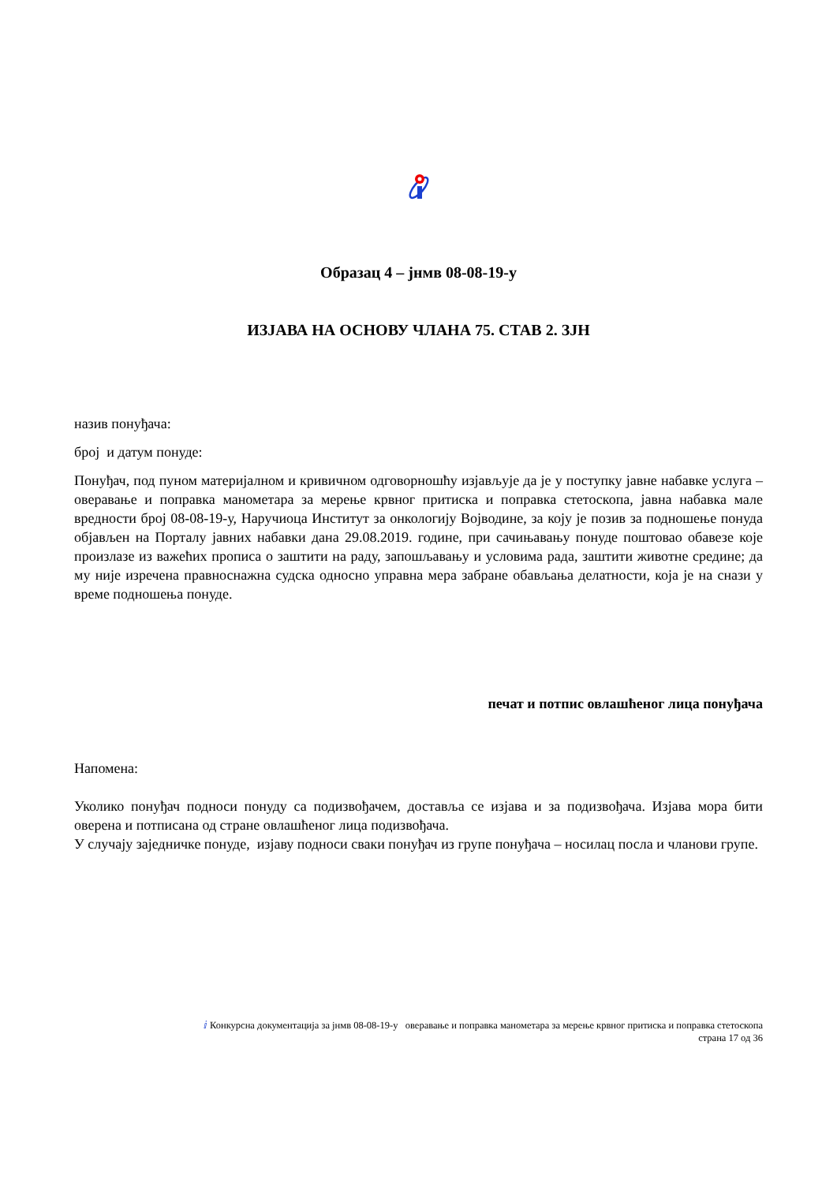Образац 4 – јнмв 08-08-19-у
ИЗЈАВА НА ОСНОВУ ЧЛАНА 75. СТАВ 2. ЗЈН
назив понуђача:
број и датум понуде:
Понуђач, под пуном материјалном и кривичном одговорношћу изјављује да је у поступку јавне набавке услуга – оверавање и поправка манометара за мерење крвног притиска и поправка стетоскопа, јавна набавка мале вредности број 08-08-19-у, Наручиоца Институт за онкологију Војводине, за коју је позив за подношење понуда објављен на Порталу јавних набавки дана 29.08.2019. године, при сачињавању понуде поштовао обавезе које произлазе из важећих прописа о заштити на раду, запошљавању и условима рада, заштити животне средине; да му није изречена правноснажна судска односно управна мера забране обављања делатности, која је на снази у време подношења понуде.
печат и потпис овлашћеног лица понуђача
Напомена:
Уколико понуђач подноси понуду са подизвођачем, доставља се изјава и за подизвођача. Изјава мора бити оверена и потписана од стране овлашћеног лица подизвођача.
У случају заједничке понуде, изјаву подноси сваки понуђач из групе понуђача – носилац посла и чланови групе.
ⅈ Конкурсна документација за јнмв 08-08-19-у оверавање и поправка манометара за мерење крвног притиска и поправка стетоскопа
страна 17 од 36